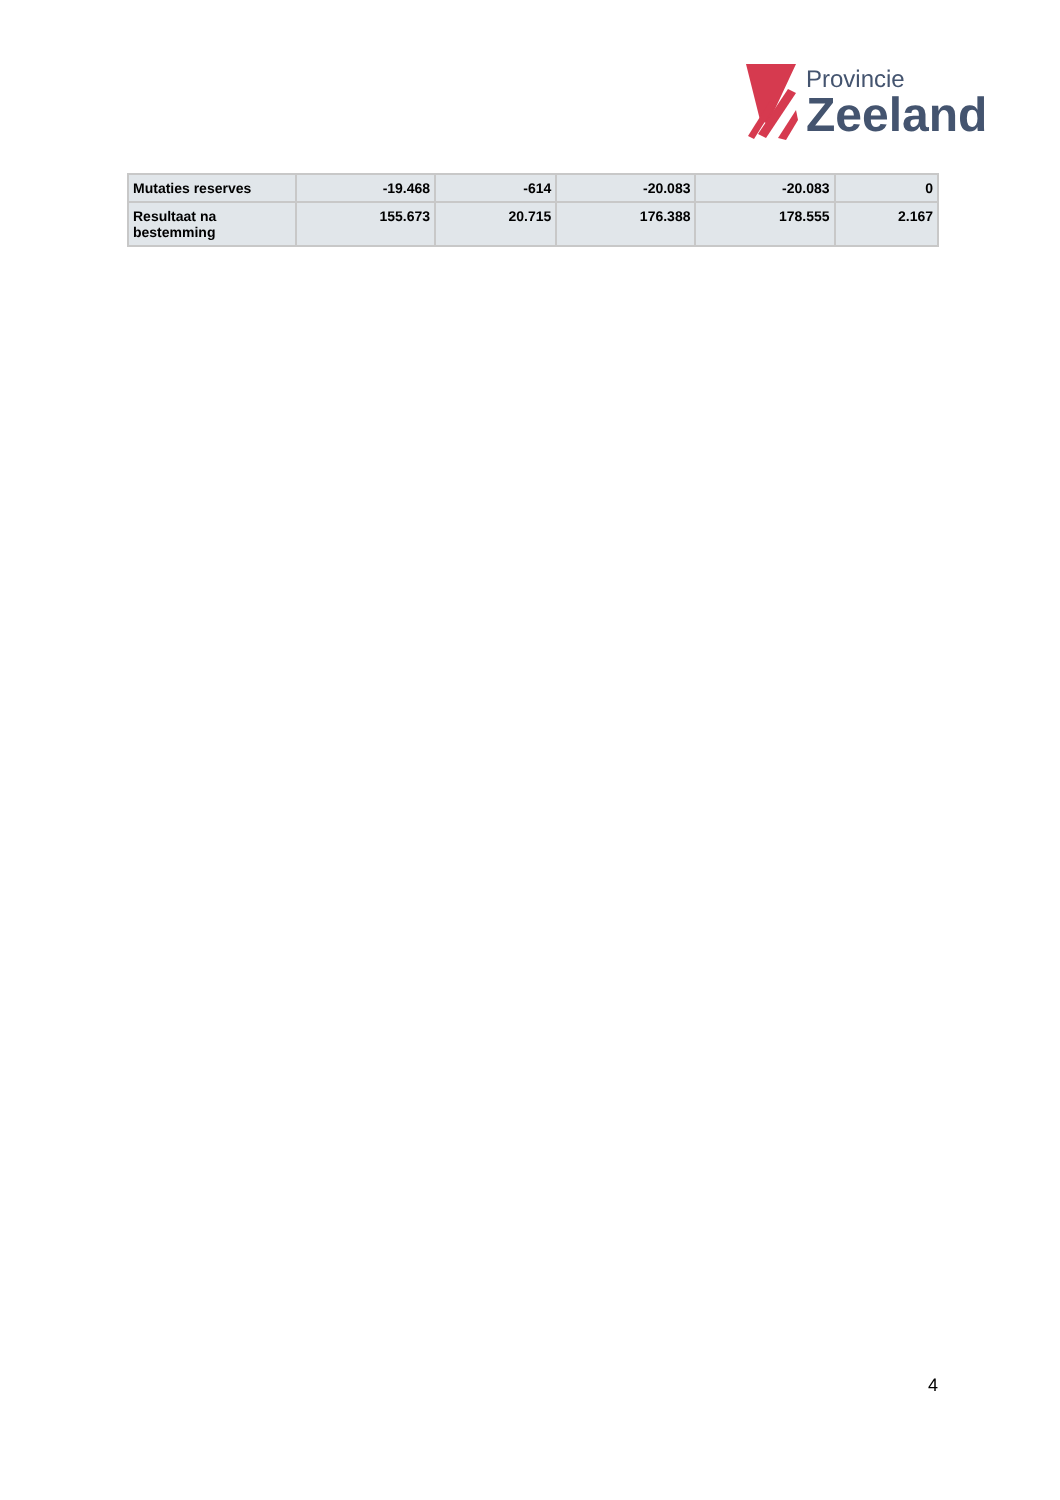Provincie
Zeeland
| Mutaties reserves | -19.468 | -614 | -20.083 | -20.083 | 0 |
| Resultaat na bestemming | 155.673 | 20.715 | 176.388 | 178.555 | 2.167 |
4